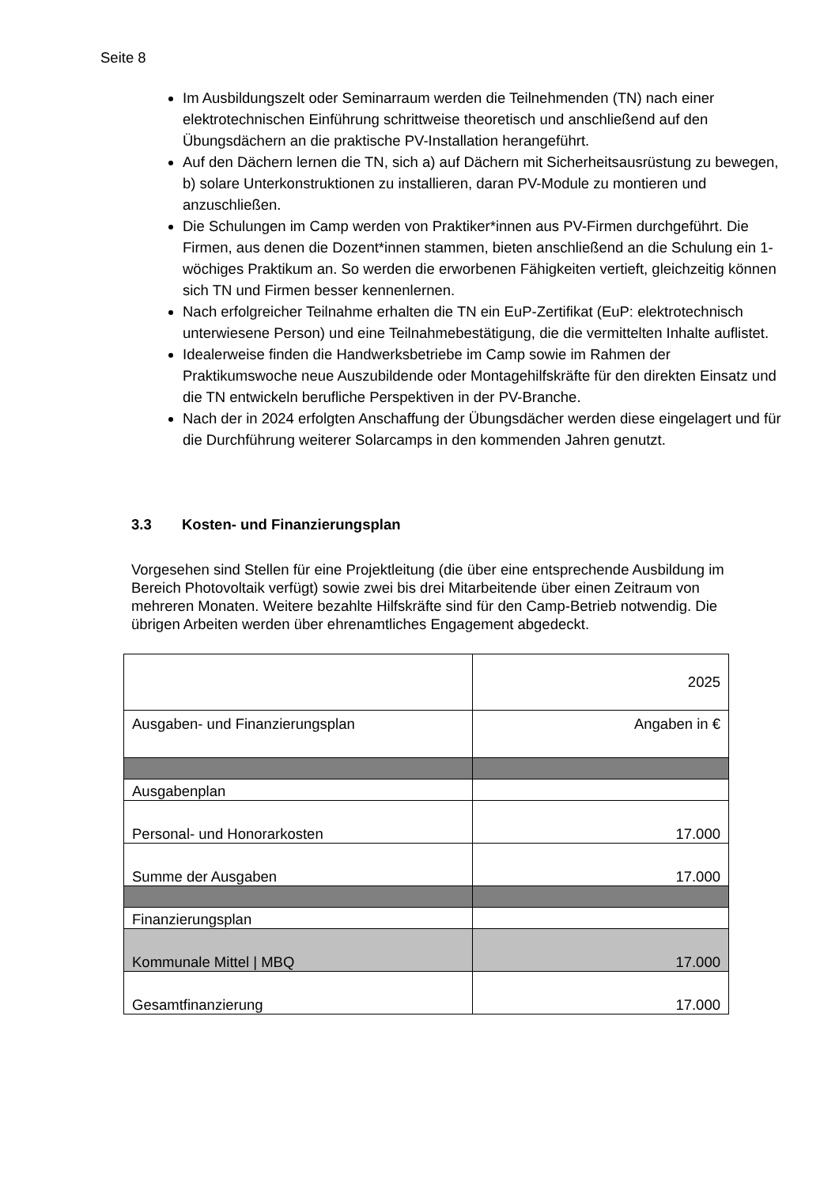Seite 8
Im Ausbildungszelt oder Seminarraum werden die Teilnehmenden (TN) nach einer elektrotechnischen Einführung schrittweise theoretisch und anschließend auf den Übungsdächern an die praktische PV-Installation herangeführt.
Auf den Dächern lernen die TN, sich a) auf Dächern mit Sicherheitsausrüstung zu bewegen, b) solare Unterkonstruktionen zu installieren, daran PV-Module zu montieren und anzuschließen.
Die Schulungen im Camp werden von Praktiker*innen aus PV-Firmen durchgeführt. Die Firmen, aus denen die Dozent*innen stammen, bieten anschließend an die Schulung ein 1-wöchiges Praktikum an. So werden die erworbenen Fähigkeiten vertieft, gleichzeitig können sich TN und Firmen besser kennenlernen.
Nach erfolgreicher Teilnahme erhalten die TN ein EuP-Zertifikat (EuP: elektrotechnisch unterwiesene Person) und eine Teilnahmebestätigung, die die vermittelten Inhalte auflistet.
Idealerweise finden die Handwerksbetriebe im Camp sowie im Rahmen der Praktikumswoche neue Auszubildende oder Montagehilfskräfte für den direkten Einsatz und die TN entwickeln berufliche Perspektiven in der PV-Branche.
Nach der in 2024 erfolgten Anschaffung der Übungsdächer werden diese eingelagert und für die Durchführung weiterer Solarcamps in den kommenden Jahren genutzt.
3.3 Kosten- und Finanzierungsplan
Vorgesehen sind Stellen für eine Projektleitung (die über eine entsprechende Ausbildung im Bereich Photovoltaik verfügt) sowie zwei bis drei Mitarbeitende über einen Zeitraum von mehreren Monaten. Weitere bezahlte Hilfskräfte sind für den Camp-Betrieb notwendig. Die übrigen Arbeiten werden über ehrenamtliches Engagement abgedeckt.
| | 2025 |
| Ausgaben- und Finanzierungsplan | Angaben in € |
| Ausgabenplan | |
| Personal- und Honorarkosten | 17.000 |
| Summe der Ausgaben | 17.000 |
| Finanzierungsplan | |
| Kommunale Mittel / MBQ | 17.000 |
| Gesamtfinanzierung | 17.000 |